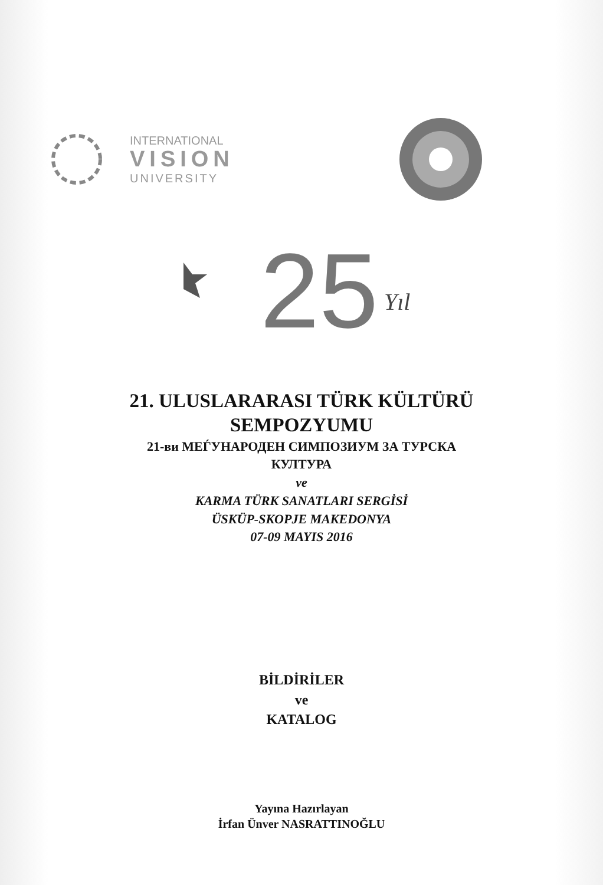INTERNATIONAL
VISION
UNIVERSITY
25
Yıl
21. ULUSLARARASI TÜRK KÜLTÜRÜ
SEMPOZYUMU
21-ви МЕЃУНАРОДЕН СИМПОЗИУМ ЗА ТУРСКА
КУЛТУРА
ve
KARMA TÜRK SANATLARI SERGİSİ
ÜSKÜP-SKOPJE MAKEDONYA
07-09 MAYIS 2016
BİLDİRİLER
ve
KATALOG
Yayına Hazırlayan
İrfan Ünver NASRATTINOĞLU